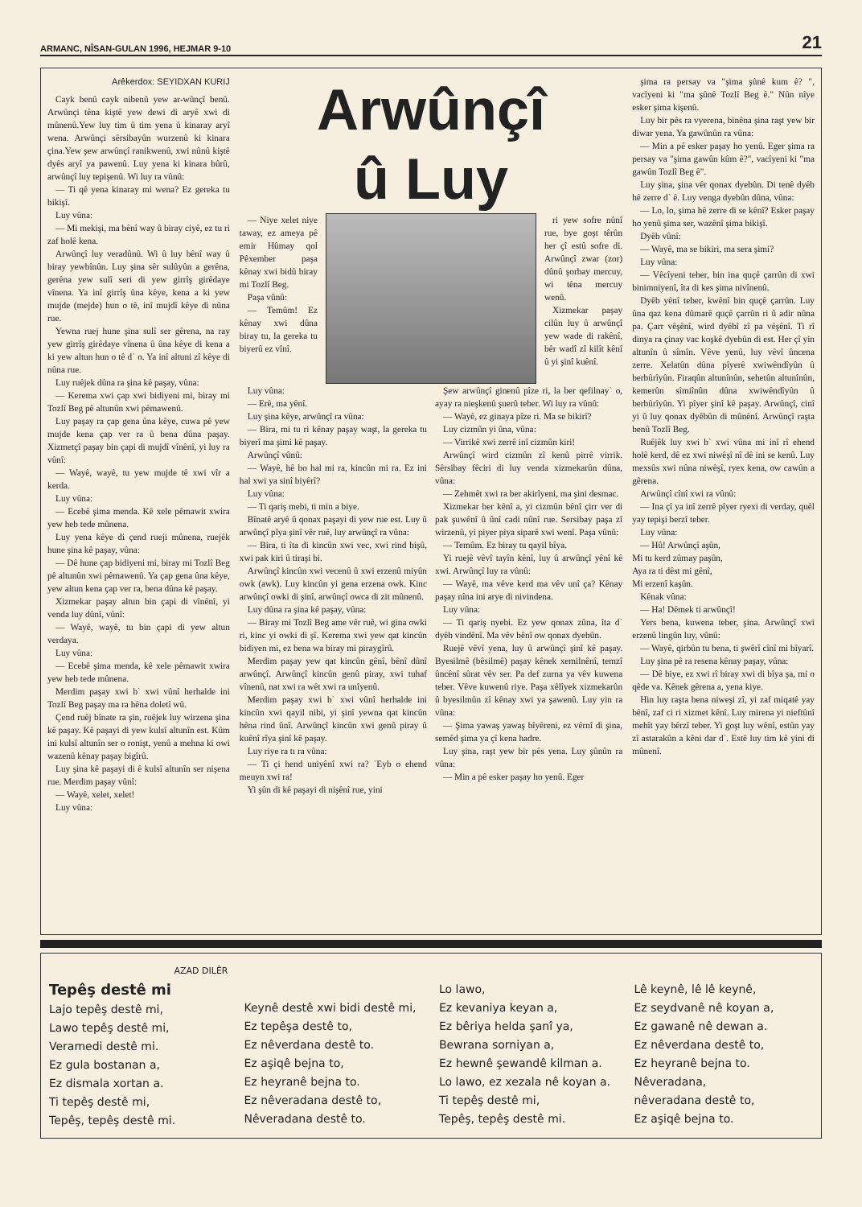ARMANC, NÎSAN-GULAN 1996, HEJMAR 9-10 21
Arêkerdox: SEYIDXAN KURIJ
Cayk benû cayk nibenû yew ar-wûnçî benû. Arwûnçi têna kiştê yew dewi di aryê xwi di mûnenû.Yew luy tim û tim yena û kinaray aryî wena. Arwûnçi sêrsibayûn wurzenû ki kinara çina.Yew şew arwûnçî ranikwenû, xwi nûnû kiştê dyês aryî ya pawenû. Luy yena ki kinara bûrû, arwûnçî luy tepişenû. Wi luy ra vûnû:
— Ti qê yena kinaray mi wena? Ez gereka tu bikişî.
Luy vûna:
— Mi mekişi, ma bênî way û biray ciyê, ez tu ri zaf holê kena.
Arwûnçî luy veradûnû. Wi û luy bênî way û biray yewbînûn. Luy şina sêr sulûyûn a gerêna, gerêna yew sulî seri di yew girrîş girêdaye vînena. Ya inî girrîş ûna kêye, kena a ki yew mujde (mejde) hun o tê, inî mujdî kêye di nûna rue.
Yewna ruej hune şina sulî ser gêrena, na ray yew girrîş girêdaye vînena û ûna kêye di kena a ki yew altun hun o tê d` o. Ya inî altuni zî kêye di nûna rue.
Luy ruêjek dûna ra şina kê paşay, vûna:
— Kerema xwi çap xwi bidiyeni mi, biray mi Tozlî Beg pê altunûn xwi pêmawenû.
Luy paşay ra çap gena ûna kêye, cuwa pê yew mujde kena çap ver ra û bena dûna paşay. Xizmetçî paşay bin çapi di mujdî vînênî, yi luy ra vûnî:
— Wayê, wayê, tu yew mujde tê xwi vîr a kerda.
Luy vûna:
— Ecebê şima menda. Kê xele pêmawit xwira yew heb tede mûnena.
Luy yena kêye di çend rueji mûnena, ruejêk hune şina kê paşay, vûna:
— Dê hune çap bidiyeni mi, biray mi Tozlî Beg pê altunûn xwi pêmawenû. Ya çap gena ûna kêye, yew altun kena çap ver ra, bena dûna kê paşay.
Xizmekar paşay altun bin çapi di vînênî, yi venda luy dûnî, vûnî:
— Wayê, wayê, tu bin çapi di yew altun verdaya.
Luy vûna:
— Ecebê şima menda, kê xele pêmawit xwira yew heb tede mûnena.
Merdim paşay xwi b` xwi vûnî herhalde ini Tozlî Beg paşay ma ra hêna doletî wû.
Çend ruêj bînate ra şin, ruêjek luy wirzena şina kê paşay. Kê paşayi di yew kulsî altunîn est. Kûm ini kulsî altunîn ser o ronişt, yenû a mehna ki owi wazenû kênay paşay bigîrû.
Luy şina kê paşayi di ê kulsî altunîn ser nişena rue. Merdim paşay vûnî:
— Wayê, xelet, xelet!
Luy vûna:
Arwûnçî
û Luy
— Niye xelet niye taway, ez ameya pê emir Hûmay qol Pêxember paşa kênay xwi bidû biray mi Tozlî Beg.
Paşa vûnû:
— Temûm! Ez kênay xwi dûna biray tu, la gereka tu biyerû ez vînî.
ri yew sofre nûnî rue, bye goşt têrûn her çî estû sofre di. Arwûnçî zwar (zor) dûnû şorbay mercuy, wi têna mercuy wenû.
Xizmekar paşay cilûn luy û arwûnçî yew wade di rakênî, bêr wadî zî kilît kênî û yi şinî kuênî.
Luy vûna:
— Erê, ma yênî.
Luy şina kêye, arwûnçî ra vûna:
— Bira, mi tu ri kênay paşay waşt, la gereka tu biyerî ma şimi kê paşay.
Arwûnçî vûnû:
— Wayê, hê bo hal mi ra, kincûn mi ra. Ez ini hal xwi ya sinî biyêrî?
Luy vûna:
— Ti qariş mebi, ti min a biye.
Bînatê aryê û qonax paşayi di yew rue est. Luy û arwûnçî pîya şinî vêr ruê, luy arwûnçî ra vûna:
— Bira, ti îta di kincûn xwi vec, xwi rind bişû, xwi pak kiri û tiraşi bi.
Arwûnçî kincûn xwi vecenû û xwi erzenû miyûn owk (awk). Luy kincûn yi gena erzena owk. Kinc arwûnçî owki di şinî, arwûnçî owca di zit mûnenû.
Luy dûna ra şina kê paşay, vûna:
— Biray mi Tozlî Beg ame vêr ruê, wi gina owki ri, kinc yi owki di şî. Kerema xwi yew qat kincûn bidiyen mi, ez bena wa biray mi piraygîrû.
Merdim paşay yew qat kincûn gênî, bênî dûnî arwûnçî. Arwûnçî kincûn genû piray, xwi tuhaf vînenû, nat xwi ra wêt xwi ra unîyenû.
Merdim paşay xwi b` xwi vûnî herhalde ini kincûn xwi qayil nibi, yi şinî yewna qat kincûn hêna rind ûnî. Arwûnçî kincûn xwi genû piray û kuênî rîya şinî kê paşay.
Luy riye ra tı ra vûna:
— Ti çi hend uniyênî xwi ra? `Eyb o ehend meuyn xwi ra!
Yi şûn di kê paşayi di nişênî rue, yini
Şew arwûnçî ginenû pîze ri, la ber qefilnay` o, ayay ra nieşkenû şuerû teber. Wi luy ra vûnû:
— Wayê, ez ginaya pîze ri. Ma se bikirî?
Luy cizmûn yi ûna, vûna:
— Virrikê xwi zerrê inî cizmûn kiri!
Arwûnçî wird cizmûn zî kenû pirrê virrik. Sêrsibay fêciri di luy venda xizmekarûn dûna, vûna:
— Zehmêt xwi ra ber akirîyeni, ma şini desmac.
Xizmekar ber kênî a, yi cizmûn bênî çirr ver di pak şuwênî û ûnî cadi nûnî rue. Sersibay paşa zî wirzenû, yi piyer piya siparê xwi wenî. Paşa vûnû:
— Temûm. Ez biray tu qayil bîya.
Yi ruejê vêvî tayîn kênî, luy û arwûnçî yênî kê xwi. Arwûnçî luy ra vûnû:
— Wayê, ma vêve kerd ma vêv unî ça? Kênay paşay nîna ini arye di nivindena.
Luy vûna:
— Ti qariş nyebi. Ez yew qonax zûna, îta d` dyêb vindênî. Ma vêv bênî ow qonax dyebûn.
Ruejê vêvî yena, luy û arwûnçî şinî kê paşay. Byesilmê (bêsilmê) paşay kênek xemilnênî, temzî ûncênî sûrat vêv ser. Pa def zurna ya vêv kuwena teber. Vêve kuwenû riye. Paşa xêlîyek xizmekarûn û byesilmûn zî kênay xwi ya şawenû. Luy yin ra vûna:
— Şima yawaş yawaş bîyêreni, ez vêrnî di şina, semêd şima ya çî kena hadre.
Luy şina, raşt yew bir pês yena. Luy şûnûn ra vûna:
— Min a pê esker paşay ho yenû. Eger
şima ra persay va "şima şûnê kum ê? ", vacîyeni ki "ma şûnê Tozlî Beg ê." Nûn nîye esker şima kişenû.
Luy bir pês ra vyerena, binêna şina raşt yew bir diwar yena. Ya gawûnûn ra vûna:
— Min a pê esker paşay ho yenû. Eger şima ra persay va "şima gawûn kûm ê?", vacîyeni ki "ma gawûn Tozlî Beg ê".
Luy şina, şina vêr qonax dyebûn. Di tenê dyêb hê zerre d` ê. Luy venga dyebûn dûna, vûna:
— Lo, lo, şima hê zerre di se kênî? Esker paşay ho yenû şima ser, wazênî şima bikişî.
Dyêb vûnî:
— Wayê, ma se bikiri, ma sera şimi?
Luy vûna:
— Vêcîyeni teber, bin ina quçê çarrûn di xwi binimniyenî, îta di kes şima nivînenû.
Dyêb yênî teber, kwênî bin quçê çarrûn. Luy ûna qaz kena dûmarê quçê çarrûn ri û adir nûna pa. Çarr vêşênî, wird dyêbî zî pa vêşênî. Ti rî dinya ra çinay vac koşkê dyebûn di est. Her çî yin altunîn û sîmîn. Vêve yenû, luy vêvî ûncena zerre. Xelatûn dûna pîyerê xwiwêndîyûn û berbûrîyûn. Firaqûn altunînûn, sehetûn altunînûn, kemerûn sîmiînûn dûna xwiwêndîyûn û berbûrîyûn. Yi pîyer şinî kê paşay. Arwûnçî, cinî yi û luy qonax dyêbûn di mûnênî. Arwûnçî raşta benû Tozlî Beg.
Ruêjêk luy xwi b` xwi vûna mi inî rî ehend holê kerd, dê ez xwi niwêşî nî dê ini se kenû. Luy mexsûs xwi nûna niwêşî, ryex kena, ow cawûn a gêrena.
Arwûnçî cînî xwi ra vûnû:
— Ina çî ya inî zerrê pîyer ryexi di verday, quêl yay tepişi berzî teber.
Luy vûna:
— Hû! Arwûnçî aşûn,
Mi tu kerd zûmay paşûn,
Aya ra ti dêst mi gênî,
Mi erzenî kaşûn.
Kênak vûna:
— Ha! Dêmek ti arwûnçî!
Yers bena, kuwena teber, şina. Arwûnçî xwi erzenû lingûn luy, vûnû:
— Wayê, qirbûn tu bena, ti şwêrî cînî mi bîyarî.
Luy şina pê ra resena kênay paşay, vûna:
— Dê biye, ez xwi rî biray xwi di bîya şa, mi o qêde va. Kênek gêrena a, yena kiye.
Hin luy raşta bena niweşi zî, yi zaf miqatê yay bênî, zaf ci ri xizmet kênî. Luy mirena yi nieftûnî mehît yay bêrzî teber. Yi goşt luy wênî, estûn yay zî astarakûn a kêni dar d`. Estê luy tim kê yini di mûnenî.
AZAD DILÊR
Tepêş destê mi
Lajo tepêş destê mi,
Lawo tepêş destê mi,
Veramedi destê mi.
Ez gula bostanan a,
Ez dismala xortan a.
Ti tepêş destê mi,
Tepêş, tepêş destê mi.
Keynê destê xwi bidi destê mi,
Ez tepêşa destê to,
Ez nêverdana destê to.
Ez aşiqê bejna to,
Ez heyranê bejna to.
Ez nêveradana destê to,
Nêveradana destê to.
Lo lawo,
Ez kevaniya keyan a,
Ez bêriya helda şanî ya,
Bewrana sorniyan a,
Ez hewnê şewandê kilman a.
Lo lawo, ez xezala nê koyan a.
Ti tepêş destê mi,
Tepêş, tepêş destê mi.
Lê keynê, lê lê keynê,
Ez seydvanê nê koyan a,
Ez gawanê nê dewan a.
Ez nêverdana destê to,
Ez heyranê bejna to.
Nêveradana,
nêveradana destê to,
Ez aşiqê bejna to.